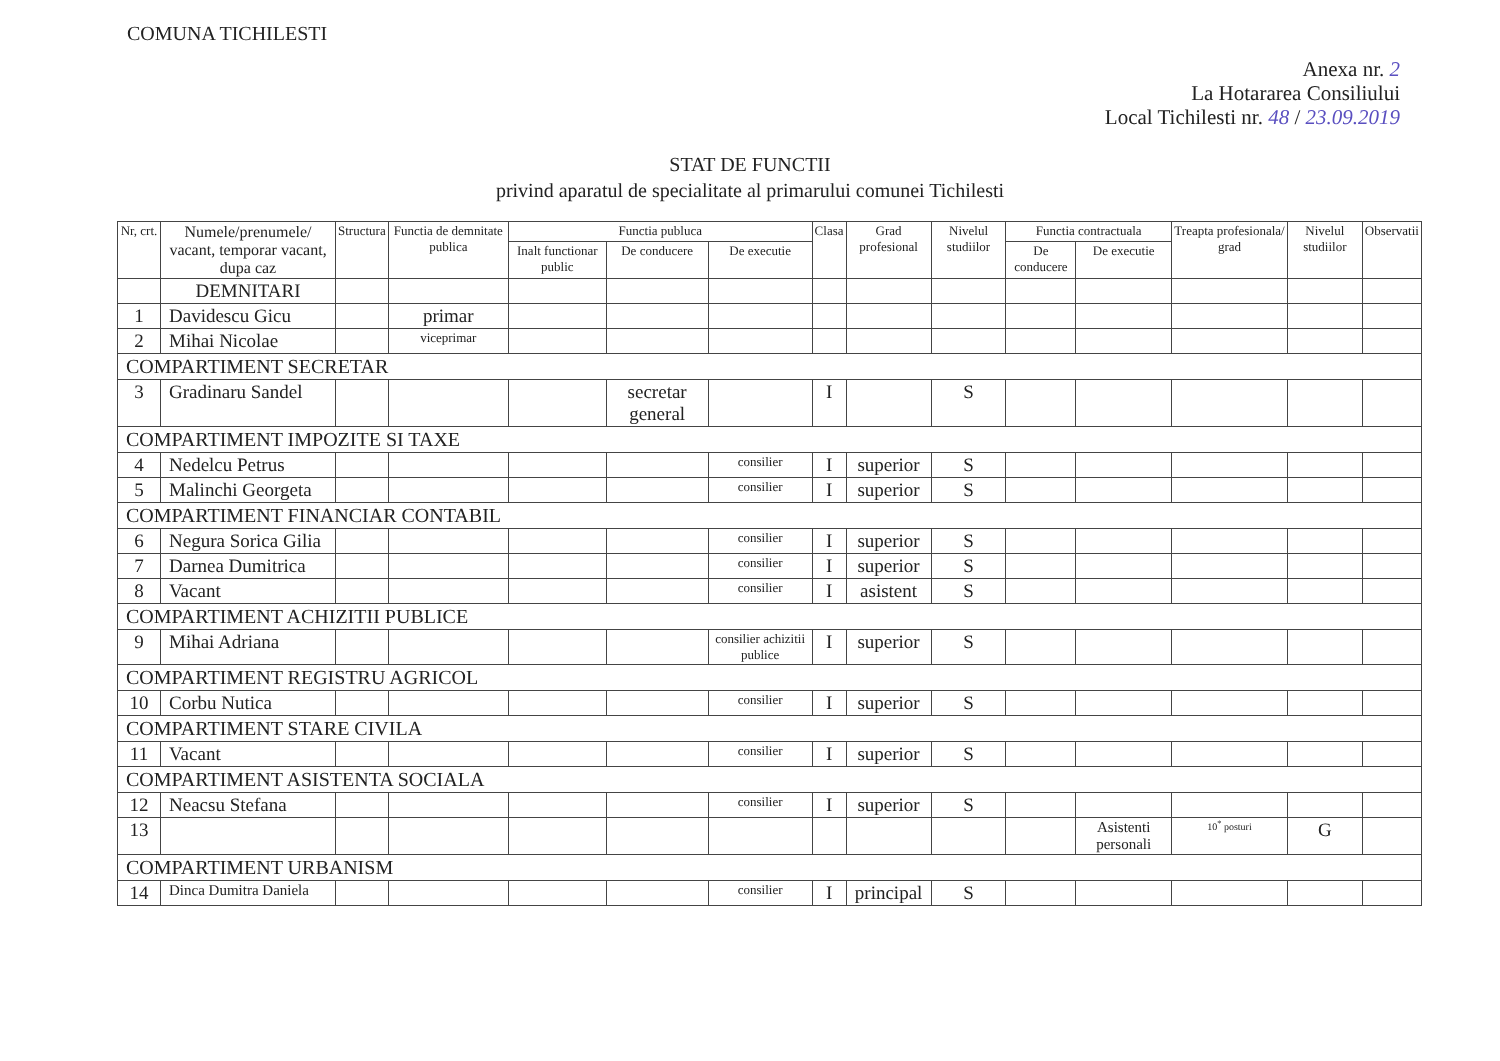COMUNA TICHILESTI
Anexa nr. 2
La Hotararea Consiliului
Local Tichilesti nr. 48 / 23.09.2019
STAT DE FUNCTII
privind aparatul de specialitate al primarului comunei Tichilesti
| Nr, crt. | Numele/prenumele/ vacant, temporar vacant, dupa caz | Structura | Functia de demnitate publica | Functia publuca | | | Clasa | Grad profesional | Nivelul studiilor | Functia contractuala | | Treapta profesionala/ grad | Nivelul studiilor | Observatii |
| --- | --- | --- | --- | --- | --- | --- | --- | --- | --- | --- | --- | --- | --- | --- |
| | | | | Inalt functionar public | De conducere | De executie | | | | De conducere | De executie | | | |
| | DEMNITARI | | | | | | | | | | | | | |
| 1 | Davidescu Gicu | | primar | | | | | | | | | | | |
| 2 | Mihai Nicolae | | viceprimar | | | | | | | | | | | |
| COMPARTIMENT SECRETAR | | | | | | | | | | | | | | |
| 3 | Gradinaru Sandel | | | | secretar general | | I | | S | | | | | |
| COMPARTIMENT IMPOZITE SI TAXE | | | | | | | | | | | | | | |
| 4 | Nedelcu Petrus | | | | | consilier | I | superior | S | | | | | |
| 5 | Malinchi Georgeta | | | | | consilier | I | superior | S | | | | | |
| COMPARTIMENT FINANCIAR CONTABIL | | | | | | | | | | | | | | |
| 6 | Negura Sorica Gilia | | | | | consilier | I | superior | S | | | | | |
| 7 | Darnea Dumitrica | | | | | consilier | I | superior | S | | | | | |
| 8 | Vacant | | | | | consilier | I | asistent | S | | | | | |
| COMPARTIMENT ACHIZITII PUBLICE | | | | | | | | | | | | | | |
| 9 | Mihai Adriana | | | | | consilier achizitii publice | I | superior | S | | | | | |
| COMPARTIMENT REGISTRU AGRICOL | | | | | | | | | | | | | | |
| 10 | Corbu Nutica | | | | | consilier | I | superior | S | | | | | |
| COMPARTIMENT STARE CIVILA | | | | | | | | | | | | | | |
| 11 | Vacant | | | | | consilier | I | superior | S | | | | | |
| COMPARTIMENT ASISTENTA SOCIALA | | | | | | | | | | | | | | |
| 12 | Neacsu Stefana | | | | | consilier | I | superior | S | | | | | |
| 13 | | | | | | | | | | | Asistenti personali | 10<sup>*</sup> posturi | G | |
| COMPARTIMENT URBANISM | | | | | | | | | | | | | | |
| 14 | Dinca Dumitra Daniela | | | | | consilier | I | principal | S | | | | | |